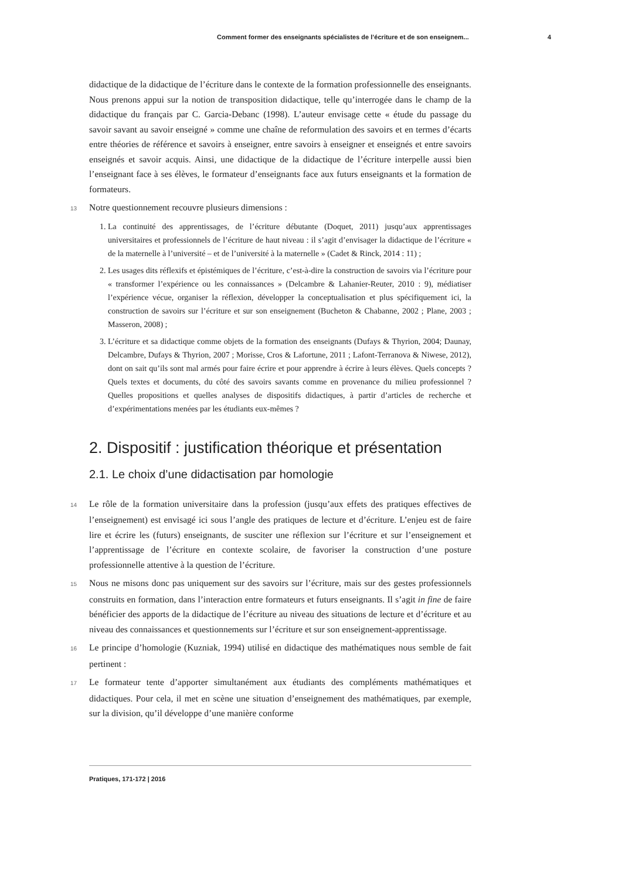Comment former des enseignants spécialistes de l’écriture et de son enseignem... 4
didactique de la didactique de l’écriture dans le contexte de la formation professionnelle des enseignants. Nous prenons appui sur la notion de transposition didactique, telle qu’interrogée dans le champ de la didactique du français par C. Garcia-Debanc (1998). L’auteur envisage cette « étude du passage du savoir savant au savoir enseigné » comme une chaîne de reformulation des savoirs et en termes d’écarts entre théories de référence et savoirs à enseigner, entre savoirs à enseigner et enseignés et entre savoirs enseignés et savoir acquis. Ainsi, une didactique de la didactique de l’écriture interpelle aussi bien l’enseignant face à ses élèves, le formateur d’enseignants face aux futurs enseignants et la formation de formateurs.
13 Notre questionnement recouvre plusieurs dimensions :
1. La continuité des apprentissages, de l’écriture débutante (Doquet, 2011) jusqu’aux apprentissages universitaires et professionnels de l’écriture de haut niveau : il s’agit d’envisager la didactique de l’écriture « de la maternelle à l’université – et de l’université à la maternelle » (Cadet & Rinck, 2014 : 11) ;
2. Les usages dits réflexifs et épistémiques de l’écriture, c’est-à-dire la construction de savoirs via l’écriture pour « transformer l’expérience ou les connaissances » (Delcambre & Lahanier-Reuter, 2010 : 9), médiatiser l’expérience vécue, organiser la réflexion, développer la conceptualisation et plus spécifiquement ici, la construction de savoirs sur l’écriture et sur son enseignement (Bucheton & Chabanne, 2002 ; Plane, 2003 ; Masseron, 2008) ;
3. L’écriture et sa didactique comme objets de la formation des enseignants (Dufays & Thyrion, 2004; Daunay, Delcambre, Dufays & Thyrion, 2007 ; Morisse, Cros & Lafortune, 2011 ; Lafont-Terranova & Niwese, 2012), dont on sait qu’ils sont mal armés pour faire écrire et pour apprendre à écrire à leurs élèves. Quels concepts ? Quels textes et documents, du côté des savoirs savants comme en provenance du milieu professionnel ? Quelles propositions et quelles analyses de dispositifs didactiques, à partir d’articles de recherche et d’expérimentations menées par les étudiants eux-mêmes ?
2. Dispositif : justification théorique et présentation
2.1. Le choix d’une didactisation par homologie
14 Le rôle de la formation universitaire dans la profession (jusqu’aux effets des pratiques effectives de l’enseignement) est envisagé ici sous l’angle des pratiques de lecture et d’écriture. L’enjeu est de faire lire et écrire les (futurs) enseignants, de susciter une réflexion sur l’écriture et sur l’enseignement et l’apprentissage de l’écriture en contexte scolaire, de favoriser la construction d’une posture professionnelle attentive à la question de l’écriture.
15 Nous ne misons donc pas uniquement sur des savoirs sur l’écriture, mais sur des gestes professionnels construits en formation, dans l’interaction entre formateurs et futurs enseignants. Il s’agit in fine de faire bénéficier des apports de la didactique de l’écriture au niveau des situations de lecture et d’écriture et au niveau des connaissances et questionnements sur l’écriture et sur son enseignement-apprentissage.
16 Le principe d’homologie (Kuzniak, 1994) utilisé en didactique des mathématiques nous semble de fait pertinent :
17 Le formateur tente d’apporter simultanément aux étudiants des compléments mathématiques et didactiques. Pour cela, il met en scène une situation d’enseignement des mathématiques, par exemple, sur la division, qu’il développe d’une manière conforme
Pratiques, 171-172 | 2016